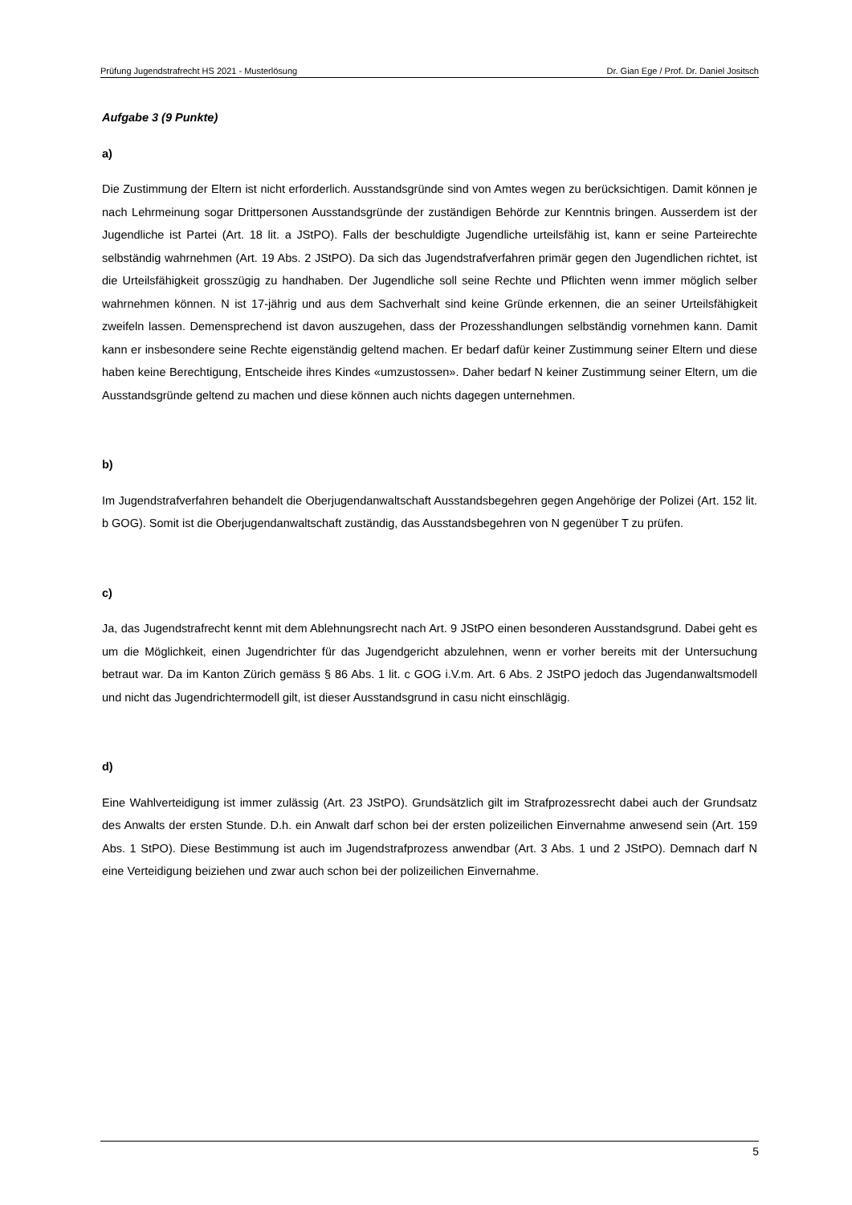Prüfung Jugendstrafrecht HS 2021 - Musterlösung Dr. Gian Ege / Prof. Dr. Daniel Jositsch
Aufgabe 3 (9 Punkte)
a)
Die Zustimmung der Eltern ist nicht erforderlich. Ausstandsgründe sind von Amtes wegen zu berücksichtigen. Damit können je nach Lehrmeinung sogar Drittpersonen Ausstandsgründe der zuständigen Behörde zur Kenntnis bringen. Ausserdem ist der Jugendliche ist Partei (Art. 18 lit. a JStPO). Falls der beschuldigte Jugendliche urteilsfähig ist, kann er seine Parteirechte selbständig wahrnehmen (Art. 19 Abs. 2 JStPO). Da sich das Jugendstrafverfahren primär gegen den Jugendlichen richtet, ist die Urteilsfähigkeit grosszügig zu handhaben. Der Jugendliche soll seine Rechte und Pflichten wenn immer möglich selber wahrnehmen können. N ist 17-jährig und aus dem Sachverhalt sind keine Gründe erkennen, die an seiner Urteilsfähigkeit zweifeln lassen. Demensprechend ist davon auszugehen, dass der Prozesshandlungen selbständig vornehmen kann. Damit kann er insbesondere seine Rechte eigenständig geltend machen. Er bedarf dafür keiner Zustimmung seiner Eltern und diese haben keine Berechtigung, Entscheide ihres Kindes «umzustossen». Daher bedarf N keiner Zustimmung seiner Eltern, um die Ausstandsgründe geltend zu machen und diese können auch nichts dagegen unternehmen.
b)
Im Jugendstrafverfahren behandelt die Oberjugendanwaltschaft Ausstandsbegehren gegen Angehörige der Polizei (Art. 152 lit. b GOG). Somit ist die Oberjugendanwaltschaft zuständig, das Ausstandsbegehren von N gegenüber T zu prüfen.
c)
Ja, das Jugendstrafrecht kennt mit dem Ablehnungsrecht nach Art. 9 JStPO einen besonderen Ausstandsgrund. Dabei geht es um die Möglichkeit, einen Jugendrichter für das Jugendgericht abzulehnen, wenn er vorher bereits mit der Untersuchung betraut war. Da im Kanton Zürich gemäss § 86 Abs. 1 lit. c GOG i.V.m. Art. 6 Abs. 2 JStPO jedoch das Jugendanwaltsmodell und nicht das Jugendrichtermodell gilt, ist dieser Ausstandsgrund in casu nicht einschlägig.
d)
Eine Wahlverteidigung ist immer zulässig (Art. 23 JStPO). Grundsätzlich gilt im Strafprozessrecht dabei auch der Grundsatz des Anwalts der ersten Stunde. D.h. ein Anwalt darf schon bei der ersten polizeilichen Einvernahme anwesend sein (Art. 159 Abs. 1 StPO). Diese Bestimmung ist auch im Jugendstrafprozess anwendbar (Art. 3 Abs. 1 und 2 JStPO). Demnach darf N eine Verteidigung beiziehen und zwar auch schon bei der polizeilichen Einvernahme.
5